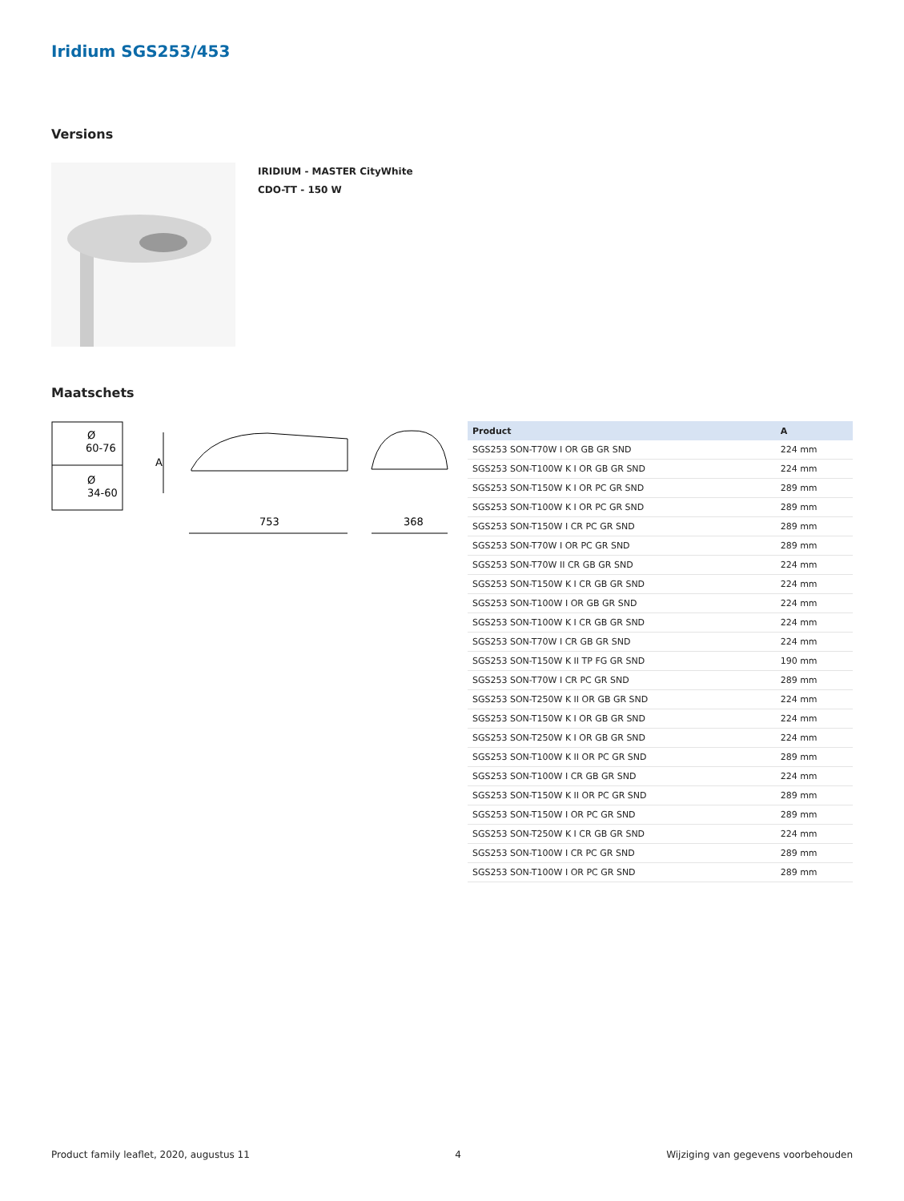Iridium SGS253/453
Versions
IRIDIUM - MASTER CityWhite
CDO-TT - 150 W
Maatschets
Ø
60-76
Ø
34-60
A
753
368
| Product | A |
| --- | --- |
| SGS253 SON-T70W I OR GB GR SND | 224 mm |
| SGS253 SON-T100W K I OR GB GR SND | 224 mm |
| SGS253 SON-T150W K I OR PC GR SND | 289 mm |
| SGS253 SON-T100W K I OR PC GR SND | 289 mm |
| SGS253 SON-T150W I CR PC GR SND | 289 mm |
| SGS253 SON-T70W I OR PC GR SND | 289 mm |
| SGS253 SON-T70W II CR GB GR SND | 224 mm |
| SGS253 SON-T150W K I CR GB GR SND | 224 mm |
| SGS253 SON-T100W I OR GB GR SND | 224 mm |
| SGS253 SON-T100W K I CR GB GR SND | 224 mm |
| SGS253 SON-T70W I CR GB GR SND | 224 mm |
| SGS253 SON-T150W K II TP FG GR SND | 190 mm |
| SGS253 SON-T70W I CR PC GR SND | 289 mm |
| SGS253 SON-T250W K II OR GB GR SND | 224 mm |
| SGS253 SON-T150W K I OR GB GR SND | 224 mm |
| SGS253 SON-T250W K I OR GB GR SND | 224 mm |
| SGS253 SON-T100W K II OR PC GR SND | 289 mm |
| SGS253 SON-T100W I CR GB GR SND | 224 mm |
| SGS253 SON-T150W K II OR PC GR SND | 289 mm |
| SGS253 SON-T150W I OR PC GR SND | 289 mm |
| SGS253 SON-T250W K I CR GB GR SND | 224 mm |
| SGS253 SON-T100W I CR PC GR SND | 289 mm |
| SGS253 SON-T100W I OR PC GR SND | 289 mm |
Product family leaflet, 2020, augustus 11 4 Wijziging van gegevens voorbehouden